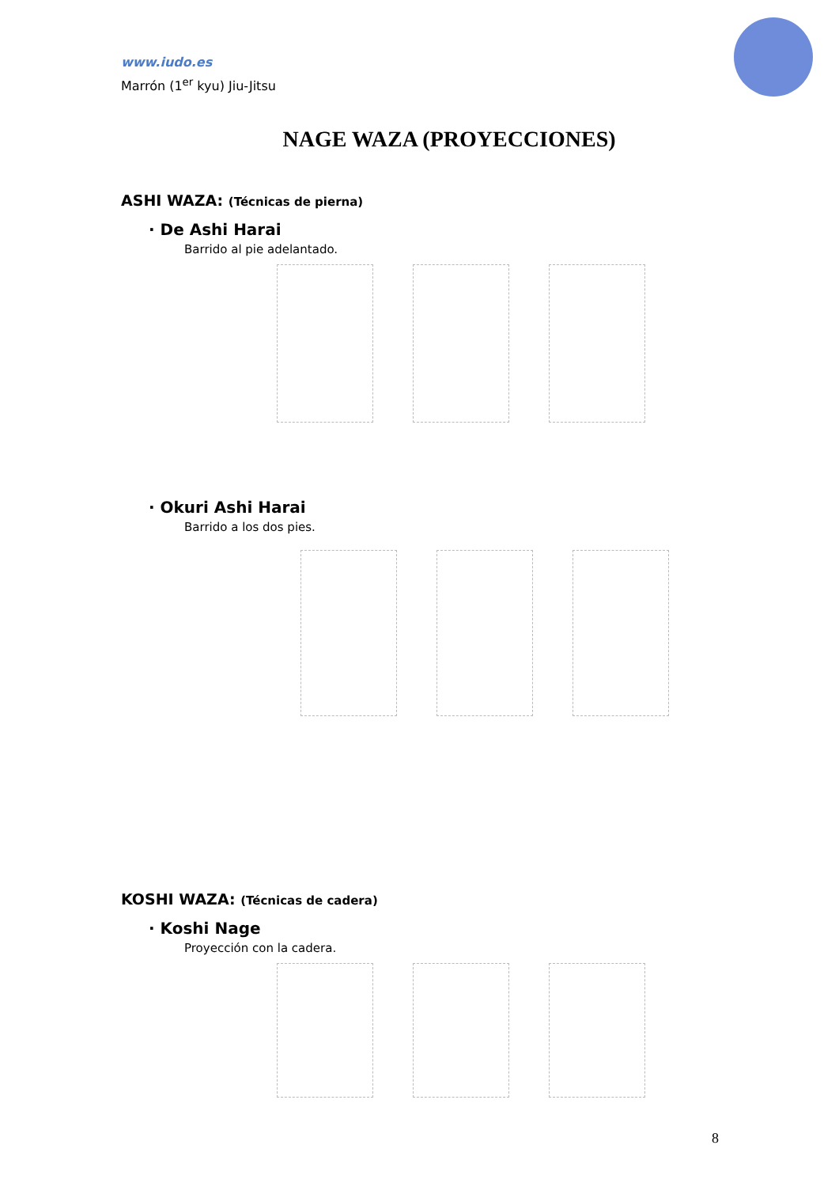www.iudo.es
Marrón (1<sup>er</sup> kyu) Jiu-Jitsu
NAGE WAZA (PROYECCIONES)
ASHI WAZA: (Técnicas de pierna)
· De Ashi Harai
Barrido al pie adelantado.
· Okuri Ashi Harai
Barrido a los dos pies.
KOSHI WAZA: (Técnicas de cadera)
· Koshi Nage
Proyección con la cadera.
8